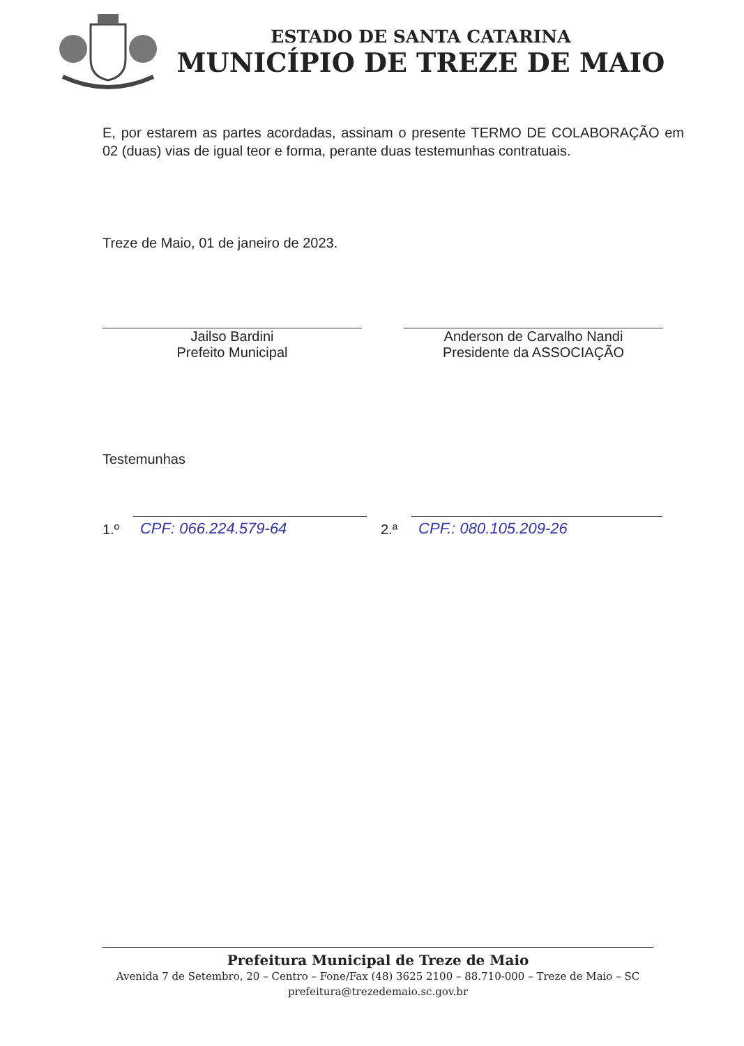ESTADO DE SANTA CATARINA
MUNICÍPIO DE TREZE DE MAIO
E, por estarem as partes acordadas, assinam o presente TERMO DE COLABORAÇÃO em 02 (duas) vias de igual teor e forma, perante duas testemunhas contratuais.
Treze de Maio, 01 de janeiro de 2023.
Jailso Bardini
Prefeito Municipal
Anderson de Carvalho Nandi
Presidente da ASSOCIAÇÃO
Testemunhas
1.º
CPF: 066.224.579-64
2.ª
CPF.: 080.105.209-26
Prefeitura Municipal de Treze de Maio
Avenida 7 de Setembro, 20 – Centro – Fone/Fax (48) 3625 2100 – 88.710-000 – Treze de Maio – SC
prefeitura@trezedemaio.sc.gov.br